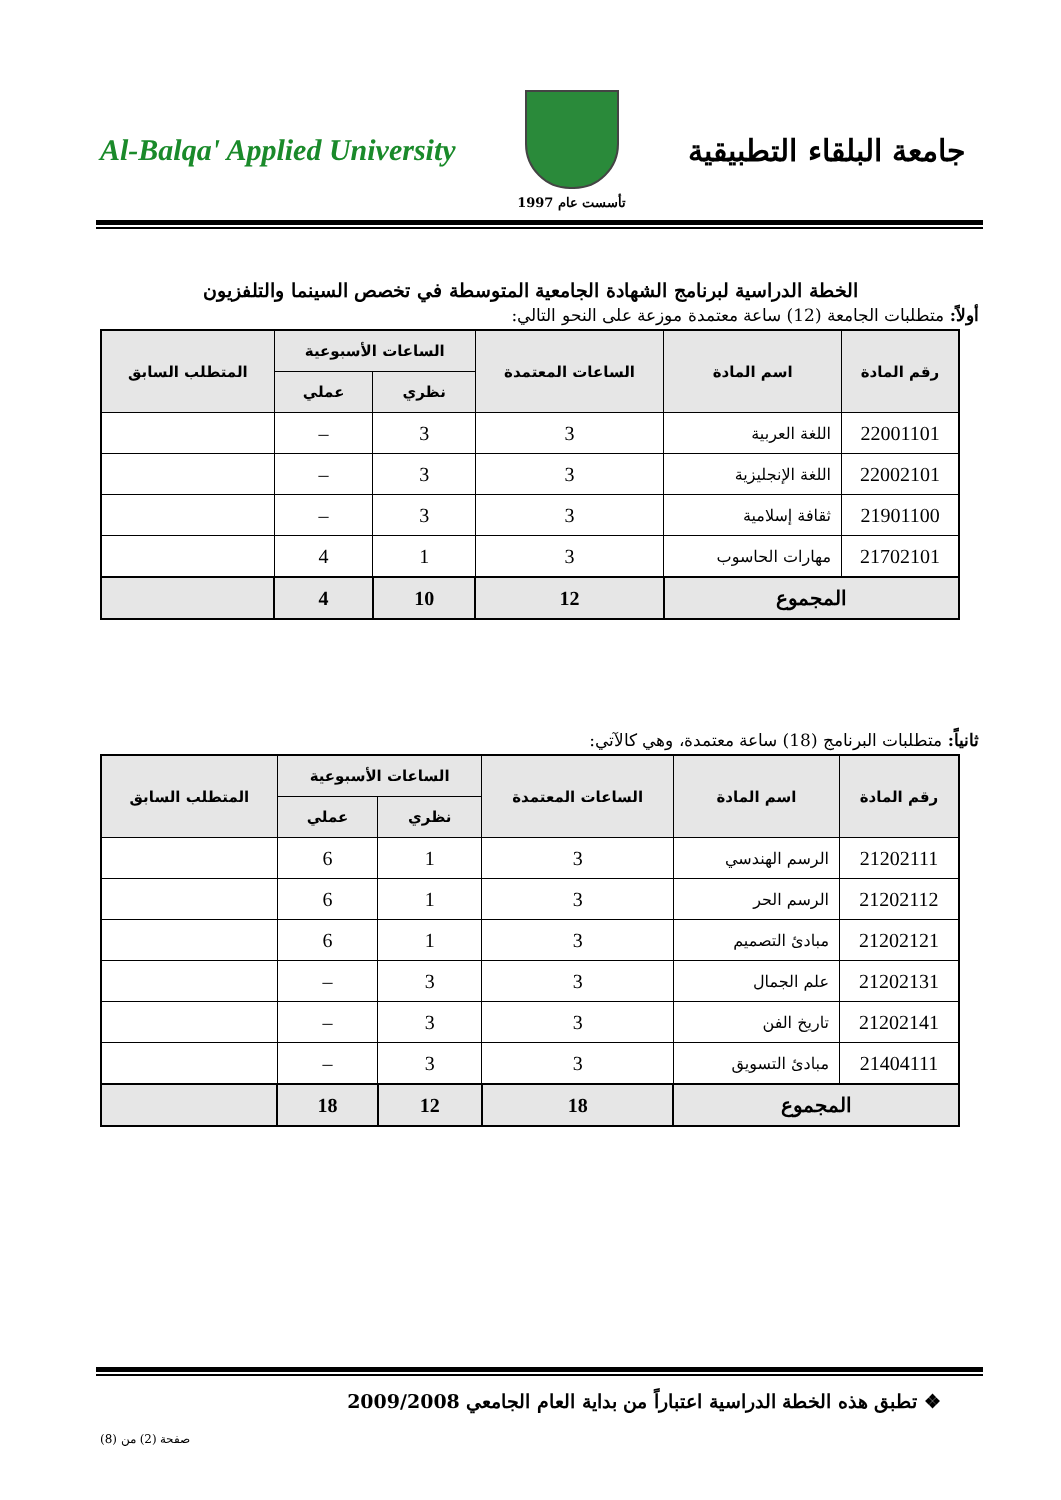Al-Balqa' Applied University
تأسست عام 1997
جامعة البلقاء التطبيقية
الخطة الدراسية لبرنامج الشهادة الجامعية المتوسطة في تخصص السينما والتلفزيون
أولاً: متطلبات الجامعة (12) ساعة معتمدة موزعة على النحو التالي:
| رقم المادة | اسم المادة | الساعات المعتمدة | الساعات الأسبوعية | | المتطلب السابق |
| --- | --- | --- | --- | --- | --- |
| | | | نظري | عملي | |
| 22001101 | اللغة العربية | 3 | 3 | – | |
| 22002101 | اللغة الإنجليزية | 3 | 3 | – | |
| 21901100 | ثقافة إسلامية | 3 | 3 | – | |
| 21702101 | مهارات الحاسوب | 3 | 1 | 4 | |
| المجموع | | 12 | 10 | 4 | |
ثانياً: متطلبات البرنامج (18) ساعة معتمدة، وهي كالآتي:
| رقم المادة | اسم المادة | الساعات المعتمدة | الساعات الأسبوعية | | المتطلب السابق |
| --- | --- | --- | --- | --- | --- |
| | | | نظري | عملي | |
| 21202111 | الرسم الهندسي | 3 | 1 | 6 | |
| 21202112 | الرسم الحر | 3 | 1 | 6 | |
| 21202121 | مبادئ التصميم | 3 | 1 | 6 | |
| 21202131 | علم الجمال | 3 | 3 | – | |
| 21202141 | تاريخ الفن | 3 | 3 | – | |
| 21404111 | مبادئ التسويق | 3 | 3 | – | |
| المجموع | | 18 | 12 | 18 | |
❖ تطبق هذه الخطة الدراسية اعتباراً من بداية العام الجامعي 2009/2008
صفحة (2) من (8)